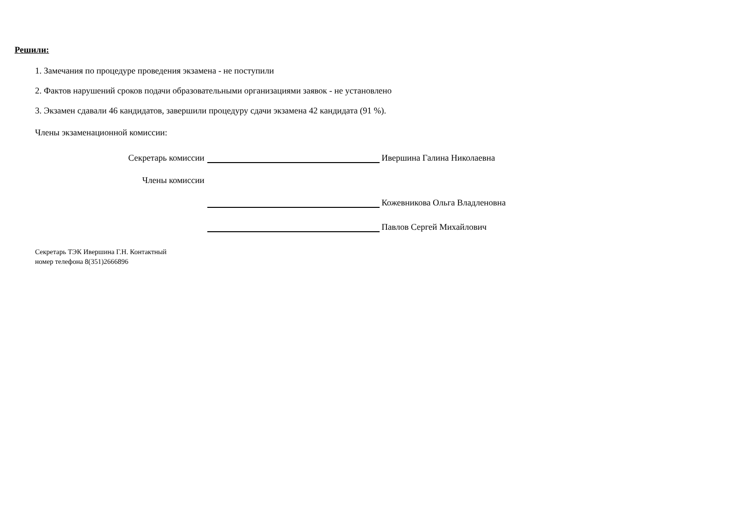Решили:
1. Замечания по процедуре проведения экзамена - не поступили
2. Фактов нарушений сроков подачи образовательными организациями заявок - не установлено
3. Экзамен сдавали 46 кандидатов, завершили процедуру сдачи экзамена 42 кандидата (91 %).
Члены экзаменационной комиссии:
Секретарь комиссии Ивершина Галина Николаевна
Члены комиссии
Кожевникова Ольга Владленовна
Павлов Сергей Михайлович
Секретарь ТЭК Ивершина Г.Н. Контактный
номер телефона 8(351)2666896